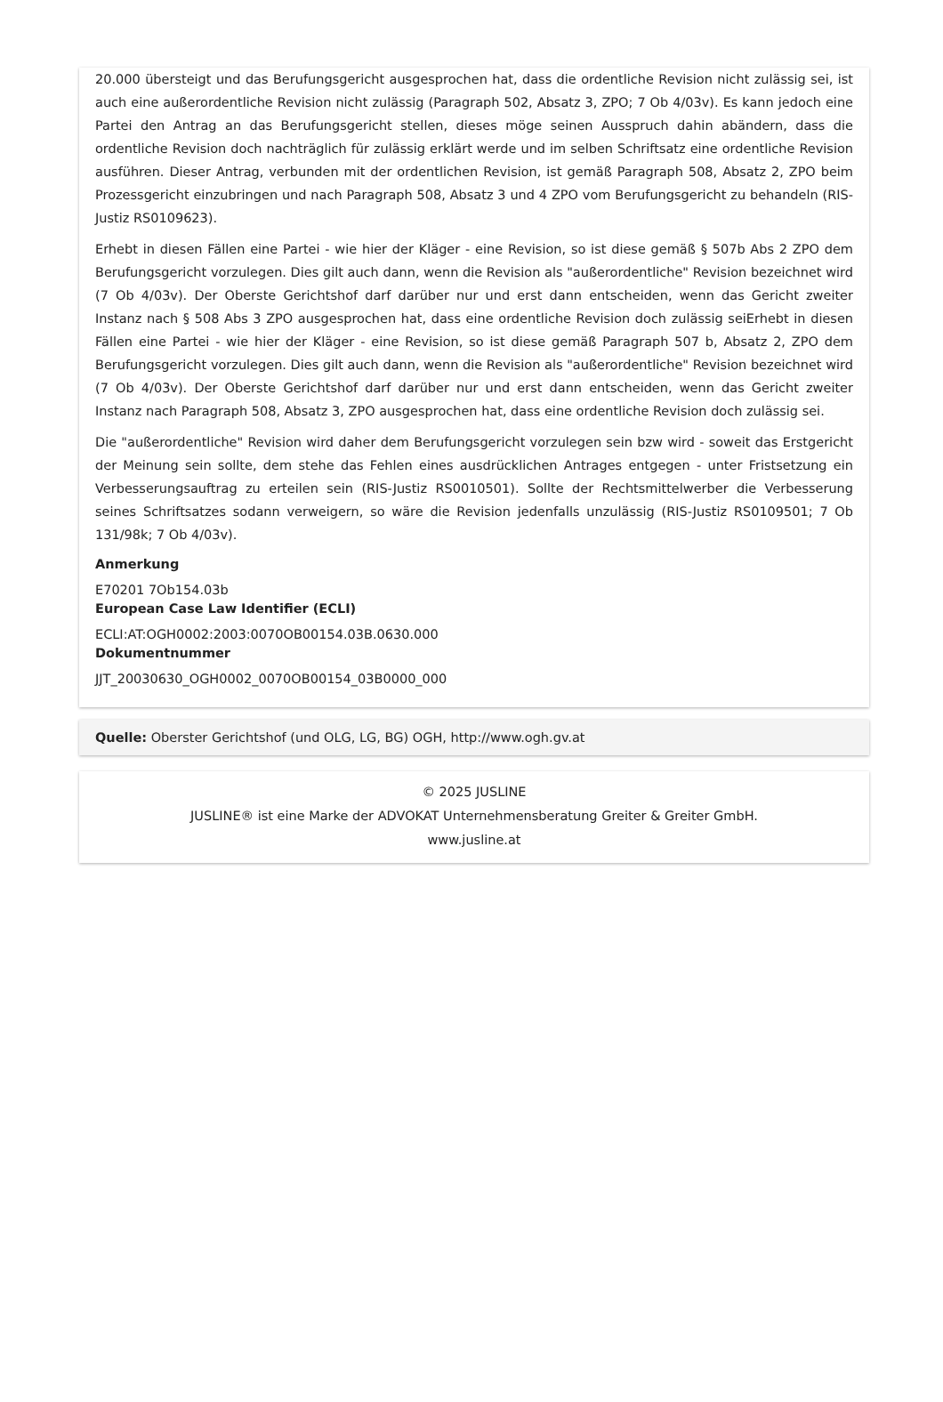20.000 übersteigt und das Berufungsgericht ausgesprochen hat, dass die ordentliche Revision nicht zulässig sei, ist auch eine außerordentliche Revision nicht zulässig (Paragraph 502, Absatz 3, ZPO; 7 Ob 4/03v). Es kann jedoch eine Partei den Antrag an das Berufungsgericht stellen, dieses möge seinen Ausspruch dahin abändern, dass die ordentliche Revision doch nachträglich für zulässig erklärt werde und im selben Schriftsatz eine ordentliche Revision ausführen. Dieser Antrag, verbunden mit der ordentlichen Revision, ist gemäß Paragraph 508, Absatz 2, ZPO beim Prozessgericht einzubringen und nach Paragraph 508, Absatz 3 und 4 ZPO vom Berufungsgericht zu behandeln (RIS-Justiz RS0109623).
Erhebt in diesen Fällen eine Partei - wie hier der Kläger - eine Revision, so ist diese gemäß § 507b Abs 2 ZPO dem Berufungsgericht vorzulegen. Dies gilt auch dann, wenn die Revision als "außerordentliche" Revision bezeichnet wird (7 Ob 4/03v). Der Oberste Gerichtshof darf darüber nur und erst dann entscheiden, wenn das Gericht zweiter Instanz nach § 508 Abs 3 ZPO ausgesprochen hat, dass eine ordentliche Revision doch zulässig seiErhebt in diesen Fällen eine Partei - wie hier der Kläger - eine Revision, so ist diese gemäß Paragraph 507 b, Absatz 2, ZPO dem Berufungsgericht vorzulegen. Dies gilt auch dann, wenn die Revision als "außerordentliche" Revision bezeichnet wird (7 Ob 4/03v). Der Oberste Gerichtshof darf darüber nur und erst dann entscheiden, wenn das Gericht zweiter Instanz nach Paragraph 508, Absatz 3, ZPO ausgesprochen hat, dass eine ordentliche Revision doch zulässig sei.
Die "außerordentliche" Revision wird daher dem Berufungsgericht vorzulegen sein bzw wird - soweit das Erstgericht der Meinung sein sollte, dem stehe das Fehlen eines ausdrücklichen Antrages entgegen - unter Fristsetzung ein Verbesserungsauftrag zu erteilen sein (RIS-Justiz RS0010501). Sollte der Rechtsmittelwerber die Verbesserung seines Schriftsatzes sodann verweigern, so wäre die Revision jedenfalls unzulässig (RIS-Justiz RS0109501; 7 Ob 131/98k; 7 Ob 4/03v).
Anmerkung
E70201 7Ob154.03b
European Case Law Identifier (ECLI)
ECLI:AT:OGH0002:2003:0070OB00154.03B.0630.000
Dokumentnummer
JJT_20030630_OGH0002_0070OB00154_03B0000_000
Quelle: Oberster Gerichtshof (und OLG, LG, BG) OGH, http://www.ogh.gv.at
© 2025 JUSLINE
JUSLINE® ist eine Marke der ADVOKAT Unternehmensberatung Greiter & Greiter GmbH.
www.jusline.at